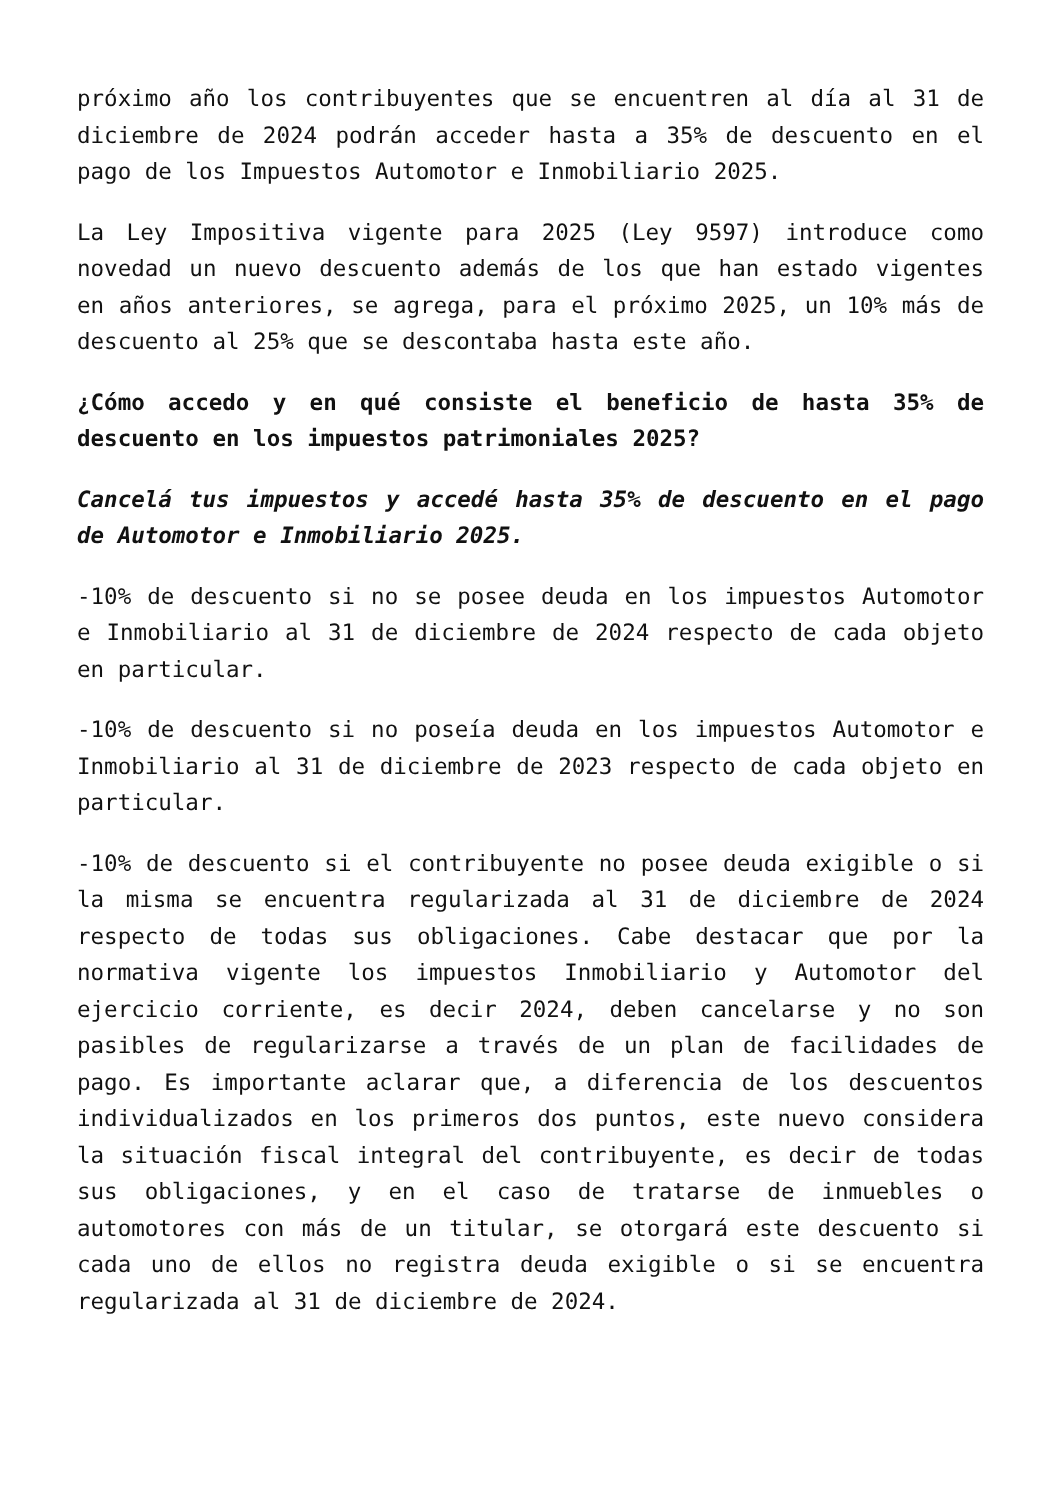próximo año los contribuyentes que se encuentren al día al 31 de diciembre de 2024 podrán acceder hasta a 35% de descuento en el pago de los Impuestos Automotor e Inmobiliario 2025.
La Ley Impositiva vigente para 2025 (Ley 9597) introduce como novedad un nuevo descuento además de los que han estado vigentes en años anteriores, se agrega, para el próximo 2025, un 10% más de descuento al 25% que se descontaba hasta este año.
¿Cómo accedo y en qué consiste el beneficio de hasta 35% de descuento en los impuestos patrimoniales 2025?
Cancelá tus impuestos y accedé hasta 35% de descuento en el pago de Automotor e Inmobiliario 2025.
-10% de descuento si no se posee deuda en los impuestos Automotor e Inmobiliario al 31 de diciembre de 2024 respecto de cada objeto en particular.
-10% de descuento si no poseía deuda en los impuestos Automotor e Inmobiliario al 31 de diciembre de 2023 respecto de cada objeto en particular.
-10% de descuento si el contribuyente no posee deuda exigible o si la misma se encuentra regularizada al 31 de diciembre de 2024 respecto de todas sus obligaciones. Cabe destacar que por la normativa vigente los impuestos Inmobiliario y Automotor del ejercicio corriente, es decir 2024, deben cancelarse y no son pasibles de regularizarse a través de un plan de facilidades de pago. Es importante aclarar que, a diferencia de los descuentos individualizados en los primeros dos puntos, este nuevo considera la situación fiscal integral del contribuyente, es decir de todas sus obligaciones, y en el caso de tratarse de inmuebles o automotores con más de un titular, se otorgará este descuento si cada uno de ellos no registra deuda exigible o si se encuentra regularizada al 31 de diciembre de 2024.